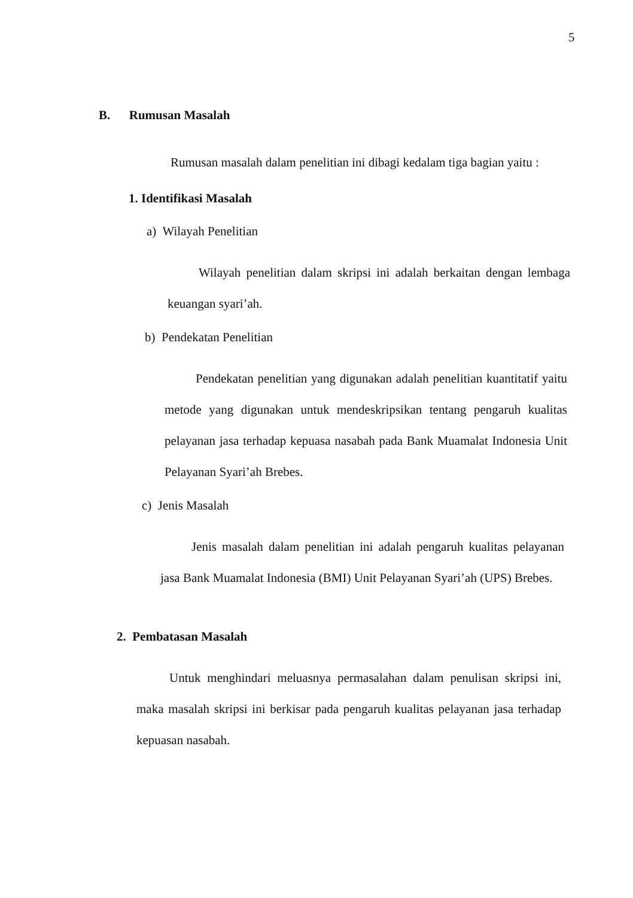5
B. Rumusan Masalah
Rumusan masalah dalam penelitian ini dibagi kedalam tiga bagian yaitu :
1. Identifikasi Masalah
a) Wilayah Penelitian
Wilayah penelitian dalam skripsi ini adalah berkaitan dengan lembaga keuangan syari’ah.
b) Pendekatan Penelitian
Pendekatan penelitian yang digunakan adalah penelitian kuantitatif yaitu metode yang digunakan untuk mendeskripsikan tentang pengaruh kualitas pelayanan jasa terhadap kepuasa nasabah pada Bank Muamalat Indonesia Unit Pelayanan Syari’ah Brebes.
c) Jenis Masalah
Jenis masalah dalam penelitian ini adalah pengaruh kualitas pelayanan jasa Bank Muamalat Indonesia (BMI) Unit Pelayanan Syari’ah (UPS) Brebes.
2. Pembatasan Masalah
Untuk menghindari meluasnya permasalahan dalam penulisan skripsi ini, maka masalah skripsi ini berkisar pada pengaruh kualitas pelayanan jasa terhadap kepuasan nasabah.